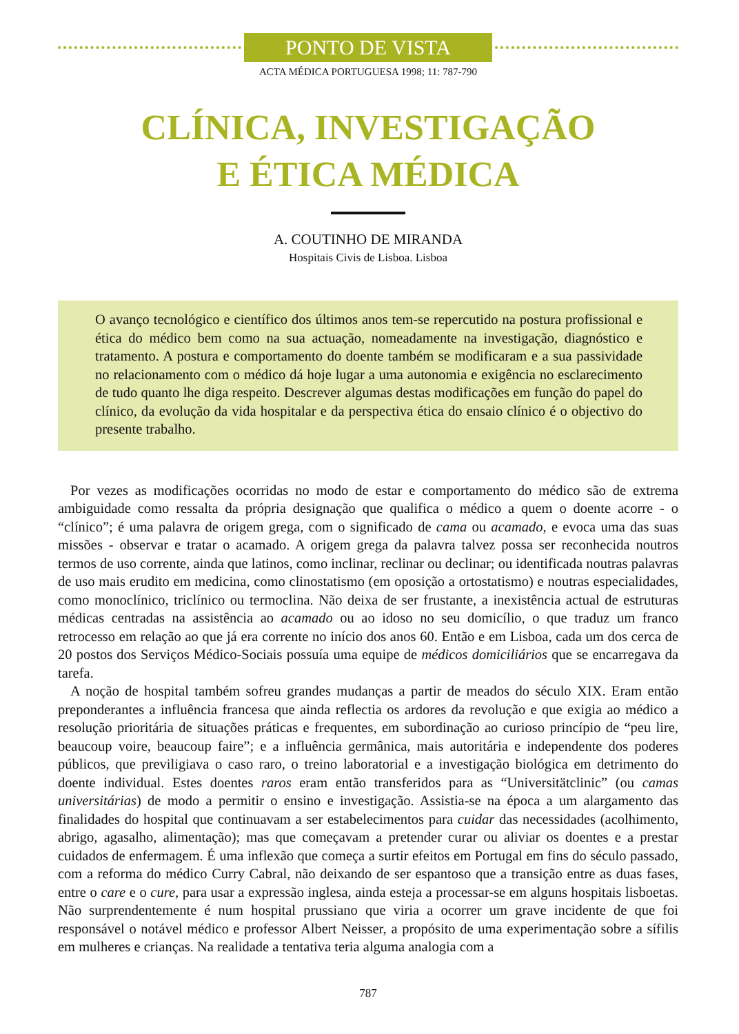PONTO DE VISTA
ACTA MÉDICA PORTUGUESA 1998; 11: 787-790
CLÍNICA, INVESTIGAÇÃO
E ÉTICA MÉDICA
A. COUTINHO DE MIRANDA
Hospitais Civis de Lisboa. Lisboa
O avanço tecnológico e científico dos últimos anos tem-se repercutido na postura profissional e ética do médico bem como na sua actuação, nomeadamente na investigação, diagnóstico e tratamento. A postura e comportamento do doente também se modificaram e a sua passividade no relacionamento com o médico dá hoje lugar a uma autonomia e exigência no esclarecimento de tudo quanto lhe diga respeito. Descrever algumas destas modificações em função do papel do clínico, da evolução da vida hospitalar e da perspectiva ética do ensaio clínico é o objectivo do presente trabalho.
Por vezes as modificações ocorridas no modo de estar e comportamento do médico são de extrema ambiguidade como ressalta da própria designação que qualifica o médico a quem o doente acorre - o “clínico”; é uma palavra de origem grega, com o significado de cama ou acamado, e evoca uma das suas missões - observar e tratar o acamado. A origem grega da palavra talvez possa ser reconhecida noutros termos de uso corrente, ainda que latinos, como inclinar, reclinar ou declinar; ou identificada noutras palavras de uso mais erudito em medicina, como clinostatismo (em oposição a ortostatismo) e noutras especialidades, como monoclínico, triclínico ou termoclina. Não deixa de ser frustante, a inexistência actual de estruturas médicas centradas na assistência ao acamado ou ao idoso no seu domicílio, o que traduz um franco retrocesso em relação ao que já era corrente no início dos anos 60. Então e em Lisboa, cada um dos cerca de 20 postos dos Serviços Médico-Sociais possuía uma equipe de médicos domiciliários que se encarregava da tarefa.
A noção de hospital também sofreu grandes mudanças a partir de meados do século XIX. Eram então preponderantes a influência francesa que ainda reflectia os ardores da revolução e que exigia ao médico a resolução prioritária de situações práticas e frequentes, em subordinação ao curioso princípio de “peu lire, beaucoup voire, beaucoup faire”; e a influência germânica, mais autoritária e independente dos poderes públicos, que previligiava o caso raro, o treino laboratorial e a investigação biológica em detrimento do doente individual. Estes doentes raros eram então transferidos para as “Universitätclinic” (ou camas universitárias) de modo a permitir o ensino e investigação. Assistia-se na época a um alargamento das finalidades do hospital que continuavam a ser estabelecimentos para cuidar das necessidades (acolhimento, abrigo, agasalho, alimentação); mas que começavam a pretender curar ou aliviar os doentes e a prestar cuidados de enfermagem. É uma inflexão que começa a surtir efeitos em Portugal em fins do século passado, com a reforma do médico Curry Cabral, não deixando de ser espantoso que a transição entre as duas fases, entre o care e o cure, para usar a expressão inglesa, ainda esteja a processar-se em alguns hospitais lisboetas. Não surprendentemente é num hospital prussiano que viria a ocorrer um grave incidente de que foi responsável o notável médico e professor Albert Neisser, a propósito de uma experimentação sobre a sífilis em mulheres e crianças. Na realidade a tentativa teria alguma analogia com a
787